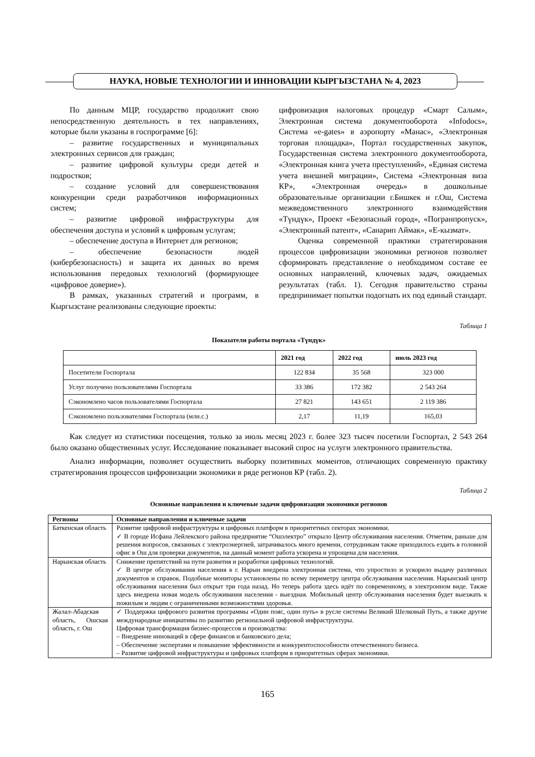НАУКА, НОВЫЕ ТЕХНОЛОГИИ И ИННОВАЦИИ КЫРГЫЗСТАНА № 4, 2023
По данным МЦР, государство продолжит свою непосредственную деятельность в тех направлениях, которые были указаны в госпрограмме [6]:
– развитие государственных и муниципальных электронных сервисов для граждан;
– развитие цифровой культуры среди детей и подростков;
– создание условий для совершенствования конкуренции среди разработчиков информационных систем;
– развитие цифровой инфраструктуры для обеспечения доступа и условий к цифровым услугам;
– обеспечение доступа в Интернет для регионов;
– обеспечение безопасности людей (кибербезопасность) и защита их данных во время использования передовых технологий (формирующее «цифровое доверие»).
В рамках, указанных стратегий и программ, в Кыргызстане реализованы следующие проекты:
цифровизация налоговых процедур «Смарт Салым», Электронная система документооборота «Infodocs», Система «e-gates» в аэропорту «Манас», «Электронная торговая площадка», Портал государственных закупок, Государственная система электронного документооборота, «Электронная книга учета преступлений», «Единая система учета внешней миграции», Система «Электронная виза КР», «Электронная очередь» в дошкольные образовательные организации г.Бишкек и г.Ош, Система межведомственного электронного взаимодействия «Түндүк», Проект «Безопасный город», «Погранпропуск», «Электронный патент», «Санарип Аймак», «Е-кызмат».
Оценка современной практики стратегирования процессов цифровизации экономики регионов позволяет сформировать представление о необходимом составе ее основных направлений, ключевых задач, ожидаемых результатах (табл. 1). Сегодня правительство страны предпринимает попытки подогнать их под единый стандарт.
Таблица 1
Показатели работы портала «Түндүк»
| | 2021 год | 2022 год | июль 2023 год |
| --- | --- | --- | --- |
| Посетители Госпортала | 122 834 | 35 568 | 323 000 |
| Услуг получено пользователями Госпортала | 33 386 | 172 382 | 2 543 264 |
| Сэкономлено часов пользователями Госпортала | 27 821 | 143 651 | 2 119 386 |
| Сэкономлено пользователями Госпортала (млн.с.) | 2,17 | 11,19 | 165,03 |
Как следует из статистики посещения, только за июль месяц 2023 г. более 323 тысяч посетили Госпортал, 2 543 264 было оказано общественных услуг. Исследование показывает высокий спрос на услуги электронного правительства.
Анализ информации, позволяет осуществить выборку позитивных моментов, отличающих современную практику стратегирования процессов цифровизации экономики в ряде регионов КР (табл. 2).
Таблица 2
Основные направления и ключевые задачи цифровизации экономики регионов
| Регионы | Основные направления и ключевые задачи |
| --- | --- |
| Баткенская область | Развитие цифровой инфраструктуры и цифровых платформ в приоритетных секторах экономики. ✓ В городе Исфана Лейлекского района предприятие “Ошэлектро” открыло Центр обслуживания населения. Отметим, раньше для решения вопросов, связанных с электроэнергией, затрачивалось много времени, сотрудникам также приходилось ездить в головной офис в Ош для проверки документов, на данный момент работа ускорена и упрощена для населения. |
| Нарынская область | Снижение препятствий на пути развития и разработки цифровых технологий. ✓ В центре обслуживания населения в г. Нарын внедрена электронная система, что упростило и ускорило выдачу различных документов и справок. Подобные мониторы установлены по всему периметру центра обслуживания населения. Нарынский центр обслуживания населения был открыт три года назад. Но теперь работа здесь идёт по современному, в электронном виде. Также здесь внедрена новая модель обслуживания населения - выездная. Мобильный центр обслуживания населения будет выезжать к пожилым и людям с ограниченными возможностями здоровья. |
| Жалал-Абадская область, Ошская область, г. Ош | ✓ Поддержка цифрового развития программы «Один пояс, один путь» в русле системы Великий Шелковый Путь, а также другие международные инициативы по развитию региональной цифровой инфраструктуры. Цифровая трансформация бизнес-процессов и производства: – Внедрение инноваций в сфере финансов и банковского дела; – Обеспечение экспертами и повышение эффективности и конкурентоспособности отечественного бизнеса. – Развитие цифровой инфраструктуры и цифровых платформ в приоритетных сферах экономики. |
165